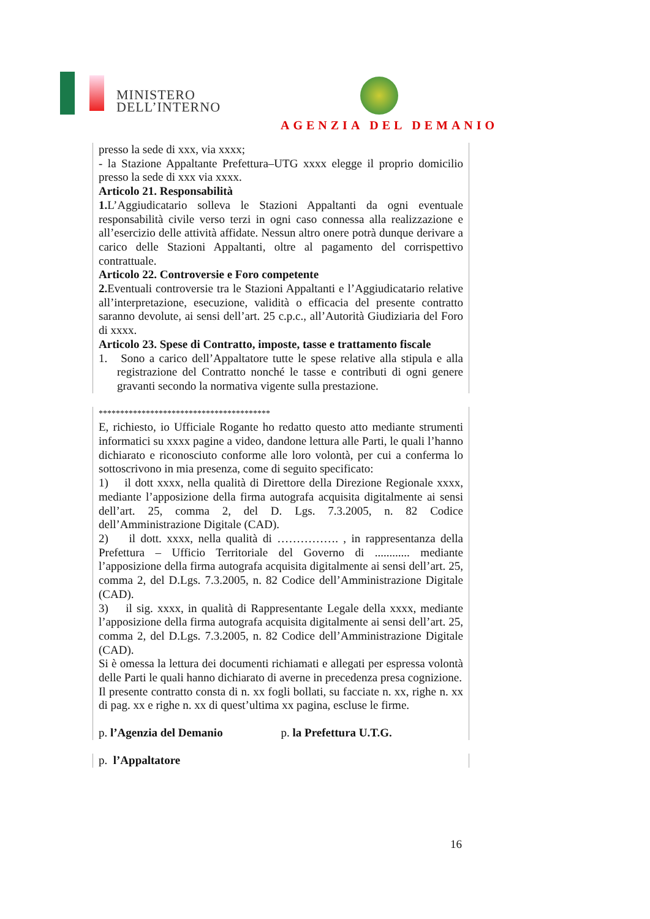MINISTERO
DELL’INTERNO
AGENZIA DEL DEMANIO
presso la sede di xxx, via xxxx;
- la Stazione Appaltante Prefettura–UTG xxxx elegge il proprio domicilio presso la sede di xxx via xxxx.
Articolo 21. Responsabilità
1. L’Aggiudicatario solleva le Stazioni Appaltanti da ogni eventuale responsabilità civile verso terzi in ogni caso connessa alla realizzazione e all’esercizio delle attività affidate. Nessun altro onere potrà dunque derivare a carico delle Stazioni Appaltanti, oltre al pagamento del corrispettivo contrattuale.
Articolo 22. Controversie e Foro competente
2. Eventuali controversie tra le Stazioni Appaltanti e l’Aggiudicatario relative all’interpretazione, esecuzione, validità o efficacia del presente contratto saranno devolute, ai sensi dell’art. 25 c.p.c., all’Autorità Giudiziaria del Foro di xxxx.
Articolo 23. Spese di Contratto, imposte, tasse e trattamento fiscale
1. Sono a carico dell’Appaltatore tutte le spese relative alla stipula e alla registrazione del Contratto nonché le tasse e contributi di ogni genere gravanti secondo la normativa vigente sulla prestazione.
****************************************
E, richiesto, io Ufficiale Rogante ho redatto questo atto mediante strumenti informatici su xxxx pagine a video, dandone lettura alle Parti, le quali l’hanno dichiarato e riconosciuto conforme alle loro volontà, per cui a conferma lo sottoscrivono in mia presenza, come di seguito specificato:
1) il dott xxxx, nella qualità di Direttore della Direzione Regionale xxxx, mediante l’apposizione della firma autografa acquisita digitalmente ai sensi dell’art. 25, comma 2, del D. Lgs. 7.3.2005, n. 82 Codice dell’Amministrazione Digitale (CAD).
2) il dott. xxxx, nella qualità di ……………. , in rappresentanza della Prefettura – Ufficio Territoriale del Governo di ............ mediante l’apposizione della firma autografa acquisita digitalmente ai sensi dell’art. 25, comma 2, del D.Lgs. 7.3.2005, n. 82 Codice dell’Amministrazione Digitale (CAD).
3) il sig. xxxx, in qualità di Rappresentante Legale della xxxx, mediante l’apposizione della firma autografa acquisita digitalmente ai sensi dell’art. 25, comma 2, del D.Lgs. 7.3.2005, n. 82 Codice dell’Amministrazione Digitale (CAD).
Si è omessa la lettura dei documenti richiamati e allegati per espressa volontà delle Parti le quali hanno dichiarato di averne in precedenza presa cognizione.
Il presente contratto consta di n. xx fogli bollati, su facciate n. xx, righe n. xx di pag. xx e righe n. xx di quest’ultima xx pagina, escluse le firme.
p. l’Agenzia del Demanio p. la Prefettura U.T.G.
p. l’Appaltatore
16